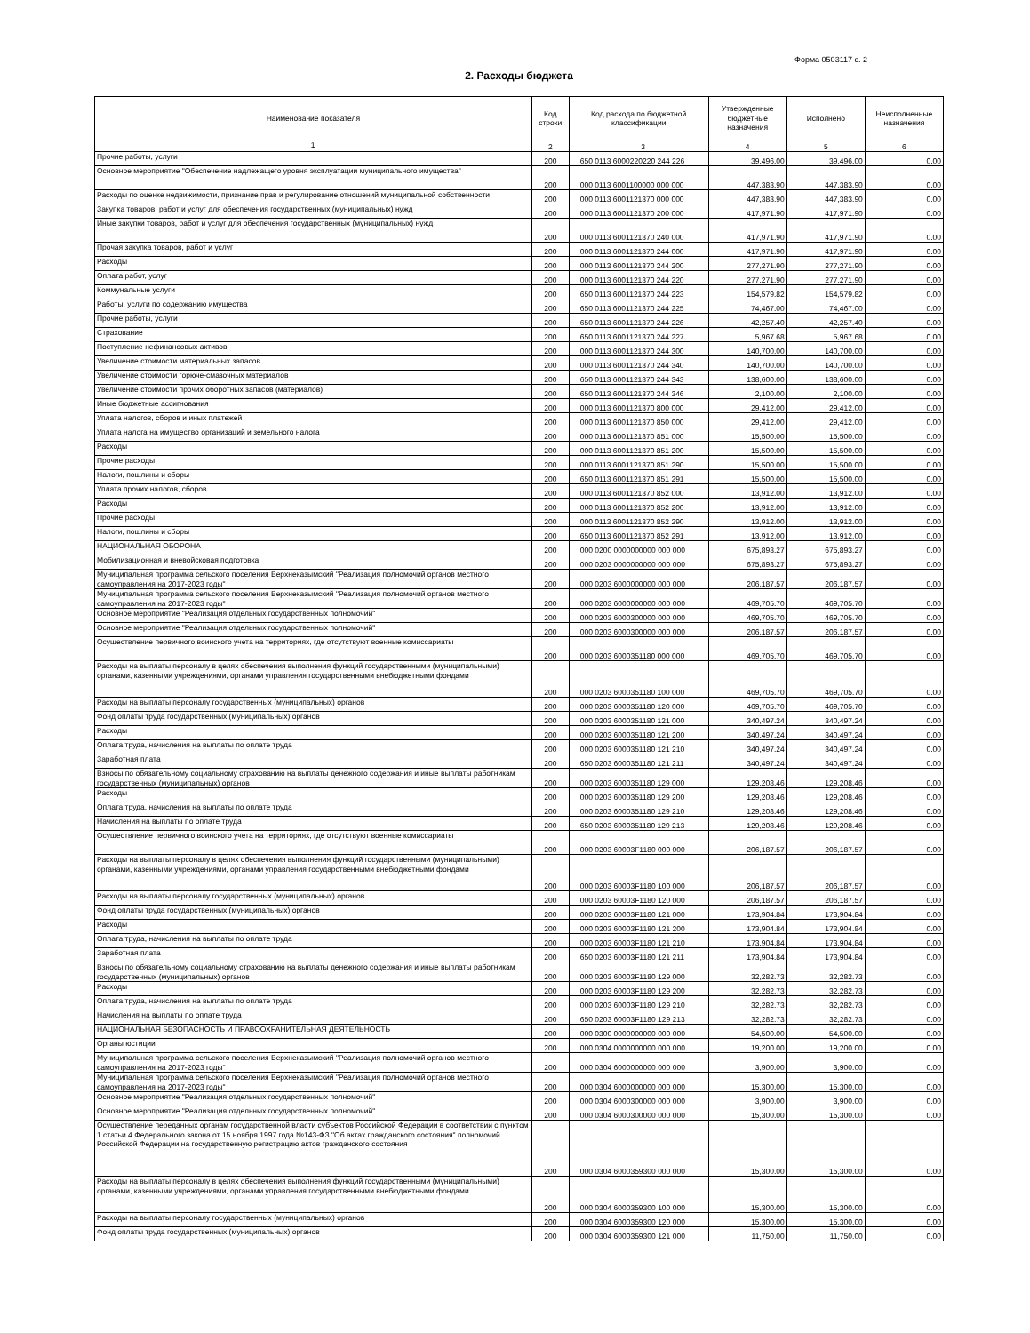Форма 0503117 с. 2
2. Расходы бюджета
| Наименование показателя | Код строки | Код расхода по бюджетной классификации | Утвержденные бюджетные назначения | Исполнено | Неисполненные назначения |
| --- | --- | --- | --- | --- | --- |
| 1 | 2 | 3 | 4 | 5 | 6 |
| Прочие работы, услуги | 200 | 650 0113 6000220220 244 226 | 39,496.00 | 39,496.00 | 0.00 |
| Основное мероприятие "Обеспечение надлежащего уровня эксплуатации муниципального имущества" | 200 | 000 0113 6001100000 000 000 | 447,383.90 | 447,383.90 | 0.00 |
| Расходы по оценке недвижимости, признание прав и регулирование отношений муниципальной собственности | 200 | 000 0113 6001121370 000 000 | 447,383.90 | 447,383.90 | 0.00 |
| Закупка товаров, работ и услуг для обеспечения государственных (муниципальных) нужд | 200 | 000 0113 6001121370 200 000 | 417,971.90 | 417,971.90 | 0.00 |
| Иные закупки товаров, работ и услуг для обеспечения государственных (муниципальных) нужд | 200 | 000 0113 6001121370 240 000 | 417,971.90 | 417,971.90 | 0.00 |
| Прочая закупка товаров, работ и услуг | 200 | 000 0113 6001121370 244 000 | 417,971.90 | 417,971.90 | 0.00 |
| Расходы | 200 | 000 0113 6001121370 244 200 | 277,271.90 | 277,271.90 | 0.00 |
| Оплата работ, услуг | 200 | 000 0113 6001121370 244 220 | 277,271.90 | 277,271.90 | 0.00 |
| Коммунальные услуги | 200 | 650 0113 6001121370 244 223 | 154,579.82 | 154,579.82 | 0.00 |
| Работы, услуги по содержанию имущества | 200 | 650 0113 6001121370 244 225 | 74,467.00 | 74,467.00 | 0.00 |
| Прочие работы, услуги | 200 | 650 0113 6001121370 244 226 | 42,257.40 | 42,257.40 | 0.00 |
| Страхование | 200 | 650 0113 6001121370 244 227 | 5,967.68 | 5,967.68 | 0.00 |
| Поступление нефинансовых активов | 200 | 000 0113 6001121370 244 300 | 140,700.00 | 140,700.00 | 0.00 |
| Увеличение стоимости материальных запасов | 200 | 000 0113 6001121370 244 340 | 140,700.00 | 140,700.00 | 0.00 |
| Увеличение стоимости горюче-смазочных материалов | 200 | 650 0113 6001121370 244 343 | 138,600.00 | 138,600.00 | 0.00 |
| Увеличение стоимости прочих оборотных запасов (материалов) | 200 | 650 0113 6001121370 244 346 | 2,100.00 | 2,100.00 | 0.00 |
| Иные бюджетные ассигнования | 200 | 000 0113 6001121370 800 000 | 29,412.00 | 29,412.00 | 0.00 |
| Уплата налогов, сборов и иных платежей | 200 | 000 0113 6001121370 850 000 | 29,412.00 | 29,412.00 | 0.00 |
| Уплата налога на имущество организаций и земельного налога | 200 | 000 0113 6001121370 851 000 | 15,500.00 | 15,500.00 | 0.00 |
| Расходы | 200 | 000 0113 6001121370 851 200 | 15,500.00 | 15,500.00 | 0.00 |
| Прочие расходы | 200 | 000 0113 6001121370 851 290 | 15,500.00 | 15,500.00 | 0.00 |
| Налоги, пошлины и сборы | 200 | 650 0113 6001121370 851 291 | 15,500.00 | 15,500.00 | 0.00 |
| Уплата прочих налогов, сборов | 200 | 000 0113 6001121370 852 000 | 13,912.00 | 13,912.00 | 0.00 |
| Расходы | 200 | 000 0113 6001121370 852 200 | 13,912.00 | 13,912.00 | 0.00 |
| Прочие расходы | 200 | 000 0113 6001121370 852 290 | 13,912.00 | 13,912.00 | 0.00 |
| Налоги, пошлины и сборы | 200 | 650 0113 6001121370 852 291 | 13,912.00 | 13,912.00 | 0.00 |
| НАЦИОНАЛЬНАЯ ОБОРОНА | 200 | 000 0200 0000000000 000 000 | 675,893.27 | 675,893.27 | 0.00 |
| Мобилизационная и вневойсковая подготовка | 200 | 000 0203 0000000000 000 000 | 675,893.27 | 675,893.27 | 0.00 |
| Муниципальная программа сельского поселения Верхнеказымский "Реализация полномочий органов местного самоуправления на 2017-2023 годы" | 200 | 000 0203 6000000000 000 000 | 206,187.57 | 206,187.57 | 0.00 |
| Муниципальная программа сельского поселения Верхнеказымский "Реализация полномочий органов местного самоуправления на 2017-2023 годы" | 200 | 000 0203 6000000000 000 000 | 469,705.70 | 469,705.70 | 0.00 |
| Основное мероприятие "Реализация отдельных государственных полномочий" | 200 | 000 0203 6000300000 000 000 | 469,705.70 | 469,705.70 | 0.00 |
| Основное мероприятие "Реализация отдельных государственных полномочий" | 200 | 000 0203 6000300000 000 000 | 206,187.57 | 206,187.57 | 0.00 |
| Осуществление первичного воинского учета на территориях, где отсутствуют военные комиссариаты | 200 | 000 0203 6000351180 000 000 | 469,705.70 | 469,705.70 | 0.00 |
| Расходы на выплаты персоналу в целях обеспечения выполнения функций государственными (муниципальными) органами, казенными учреждениями, органами управления государственными внебюджетными фондами | 200 | 000 0203 6000351180 100 000 | 469,705.70 | 469,705.70 | 0.00 |
| Расходы на выплаты персоналу государственных (муниципальных) органов | 200 | 000 0203 6000351180 120 000 | 469,705.70 | 469,705.70 | 0.00 |
| Фонд оплаты труда государственных (муниципальных) органов | 200 | 000 0203 6000351180 121 000 | 340,497.24 | 340,497.24 | 0.00 |
| Расходы | 200 | 000 0203 6000351180 121 200 | 340,497.24 | 340,497.24 | 0.00 |
| Оплата труда, начисления на выплаты по оплате труда | 200 | 000 0203 6000351180 121 210 | 340,497.24 | 340,497.24 | 0.00 |
| Заработная плата | 200 | 650 0203 6000351180 121 211 | 340,497.24 | 340,497.24 | 0.00 |
| Взносы по обязательному социальному страхованию на выплаты денежного содержания и иные выплаты работникам государственных (муниципальных) органов | 200 | 000 0203 6000351180 129 000 | 129,208.46 | 129,208.46 | 0.00 |
| Расходы | 200 | 000 0203 6000351180 129 200 | 129,208.46 | 129,208.46 | 0.00 |
| Оплата труда, начисления на выплаты по оплате труда | 200 | 000 0203 6000351180 129 210 | 129,208.46 | 129,208.46 | 0.00 |
| Начисления на выплаты по оплате труда | 200 | 650 0203 6000351180 129 213 | 129,208.46 | 129,208.46 | 0.00 |
| Осуществление первичного воинского учета на территориях, где отсутствуют военные комиссариаты | 200 | 000 0203 60003F1180 000 000 | 206,187.57 | 206,187.57 | 0.00 |
| Расходы на выплаты персоналу в целях обеспечения выполнения функций государственными (муниципальными) органами, казенными учреждениями, органами управления государственными внебюджетными фондами | 200 | 000 0203 60003F1180 100 000 | 206,187.57 | 206,187.57 | 0.00 |
| Расходы на выплаты персоналу государственных (муниципальных) органов | 200 | 000 0203 60003F1180 120 000 | 206,187.57 | 206,187.57 | 0.00 |
| Фонд оплаты труда государственных (муниципальных) органов | 200 | 000 0203 60003F1180 121 000 | 173,904.84 | 173,904.84 | 0.00 |
| Расходы | 200 | 000 0203 60003F1180 121 200 | 173,904.84 | 173,904.84 | 0.00 |
| Оплата труда, начисления на выплаты по оплате труда | 200 | 000 0203 60003F1180 121 210 | 173,904.84 | 173,904.84 | 0.00 |
| Заработная плата | 200 | 650 0203 60003F1180 121 211 | 173,904.84 | 173,904.84 | 0.00 |
| Взносы по обязательному социальному страхованию на выплаты денежного содержания и иные выплаты работникам государственных (муниципальных) органов | 200 | 000 0203 60003F1180 129 000 | 32,282.73 | 32,282.73 | 0.00 |
| Расходы | 200 | 000 0203 60003F1180 129 200 | 32,282.73 | 32,282.73 | 0.00 |
| Оплата труда, начисления на выплаты по оплате труда | 200 | 000 0203 60003F1180 129 210 | 32,282.73 | 32,282.73 | 0.00 |
| Начисления на выплаты по оплате труда | 200 | 650 0203 60003F1180 129 213 | 32,282.73 | 32,282.73 | 0.00 |
| НАЦИОНАЛЬНАЯ БЕЗОПАСНОСТЬ И ПРАВООХРАНИТЕЛЬНАЯ ДЕЯТЕЛЬНОСТЬ | 200 | 000 0300 0000000000 000 000 | 54,500.00 | 54,500.00 | 0.00 |
| Органы юстиции | 200 | 000 0304 0000000000 000 000 | 19,200.00 | 19,200.00 | 0.00 |
| Муниципальная программа сельского поселения Верхнеказымский "Реализация полномочий органов местного самоуправления на 2017-2023 годы" | 200 | 000 0304 6000000000 000 000 | 3,900.00 | 3,900.00 | 0.00 |
| Муниципальная программа сельского поселения Верхнеказымский "Реализация полномочий органов местного самоуправления на 2017-2023 годы" | 200 | 000 0304 6000000000 000 000 | 15,300.00 | 15,300.00 | 0.00 |
| Основное мероприятие "Реализация отдельных государственных полномочий" | 200 | 000 0304 6000300000 000 000 | 3,900.00 | 3,900.00 | 0.00 |
| Основное мероприятие "Реализация отдельных государственных полномочий" | 200 | 000 0304 6000300000 000 000 | 15,300.00 | 15,300.00 | 0.00 |
| Осуществление переданных органам государственной власти субъектов Российской Федерации в соответствии с пунктом 1 статьи 4 Федерального закона от 15 ноября 1997 года №143-ФЗ "Об актах гражданского состояния" полномочий Российской Федерации на государственную регистрацию актов гражданского состояния | 200 | 000 0304 6000359300 000 000 | 15,300.00 | 15,300.00 | 0.00 |
| Расходы на выплаты персоналу в целях обеспечения выполнения функций государственными (муниципальными) органами, казенными учреждениями, органами управления государственными внебюджетными фондами | 200 | 000 0304 6000359300 100 000 | 15,300.00 | 15,300.00 | 0.00 |
| Расходы на выплаты персоналу государственных (муниципальных) органов | 200 | 000 0304 6000359300 120 000 | 15,300.00 | 15,300.00 | 0.00 |
| Фонд оплаты труда государственных (муниципальных) органов | 200 | 000 0304 6000359300 121 000 | 11,750.00 | 11,750.00 | 0.00 |